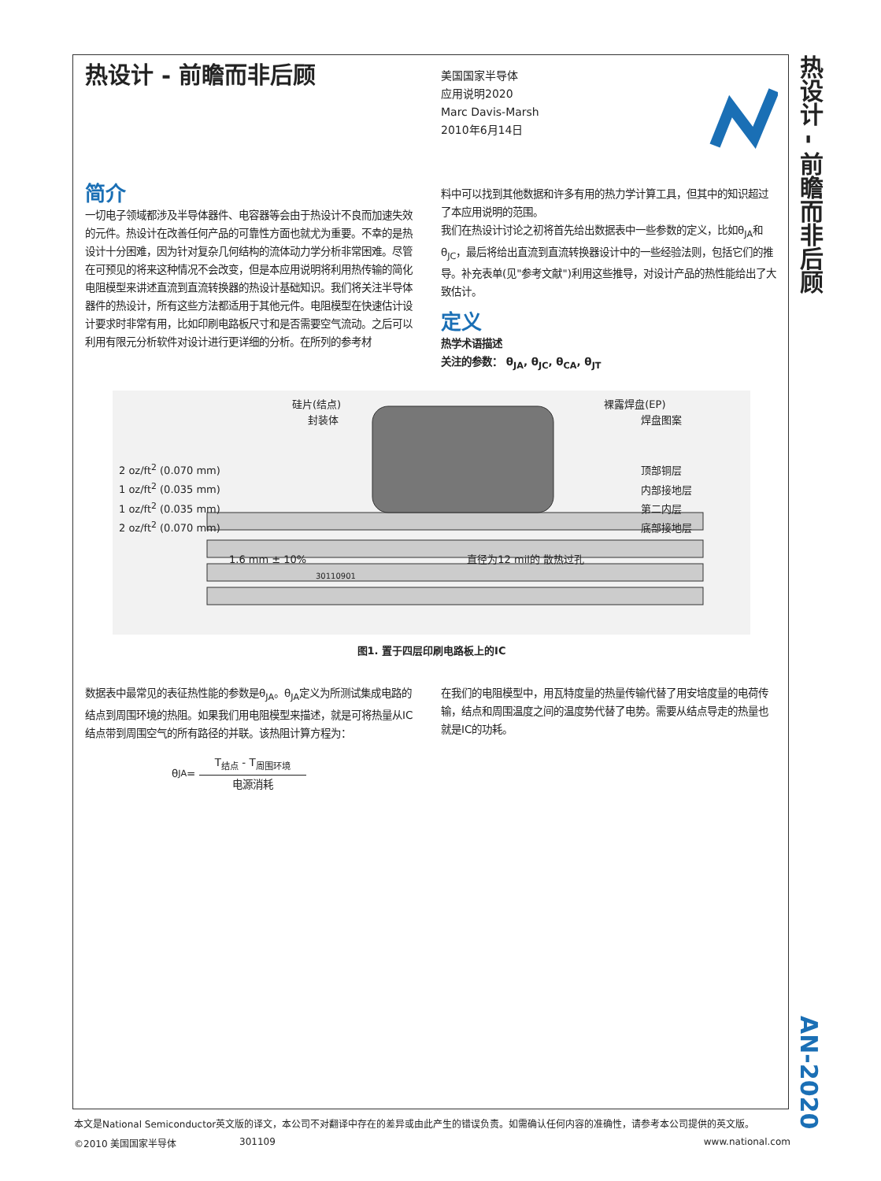热设计 - 前瞻而非后顾
AN-2020
热设计 - 前瞻而非后顾
美国国家半导体
应用说明2020
Marc Davis-Marsh
2010年6月14日
简介
一切电子领域都涉及半导体器件、电容器等会由于热设计不良而加速失效的元件。热设计在改善任何产品的可靠性方面也就尤为重要。不幸的是热设计十分困难，因为针对复杂几何结构的流体动力学分析非常困难。尽管在可预见的将来这种情况不会改变，但是本应用说明将利用热传输的简化电阻模型来讲述直流到直流转换器的热设计基础知识。我们将关注半导体器件的热设计，所有这些方法都适用于其他元件。电阻模型在快速估计设计要求时非常有用，比如印刷电路板尺寸和是否需要空气流动。之后可以利用有限元分析软件对设计进行更详细的分析。在所列的参考材
料中可以找到其他数据和许多有用的热力学计算工具，但其中的知识超过了本应用说明的范围。
我们在热设计讨论之初将首先给出数据表中一些参数的定义，比如θ<sub>JA</sub>和θ<sub>JC</sub>，最后将给出直流到直流转换器设计中的一些经验法则，包括它们的推导。补充表单(见"参考文献")利用这些推导，对设计产品的热性能给出了大致估计。
定义
热学术语描述
关注的参数： θ<sub>JA</sub>, θ<sub>JC</sub>, θ<sub>CA</sub>, θ<sub>JT</sub>
硅片(结点) 裸露焊盘(EP)
封装体 焊盘图案
2 oz/ft<sup>2</sup> (0.070 mm) 顶部铜层
1 oz/ft<sup>2</sup> (0.035 mm) 内部接地层
1 oz/ft<sup>2</sup> (0.035 mm) 第二内层
2 oz/ft<sup>2</sup> (0.070 mm) 底部接地层
1.6 mm ± 10% 直径为12 mil的 散热过孔 30110901
图1. 置于四层印刷电路板上的IC
数据表中最常见的表征热性能的参数是θ<sub>JA</sub>。θ<sub>JA</sub>定义为所测试集成电路的结点到周围环境的热阻。如果我们用电阻模型来描述，就是可将热量从IC结点带到周围空气的所有路径的并联。该热阻计算方程为：
θ<sub>JA</sub> =
T<sub>结点</sub> - T<sub>周围环境</sub>
电源消耗
在我们的电阻模型中，用瓦特度量的热量传输代替了用安培度量的电荷传输，结点和周围温度之间的温度势代替了电势。需要从结点导走的热量也就是IC的功耗。
本文是National Semiconductor英文版的译文，本公司不对翻译中存在的差异或由此产生的错误负责。如需确认任何内容的准确性，请参考本公司提供的英文版。
©2010 美国国家半导体 301109 www.national.com